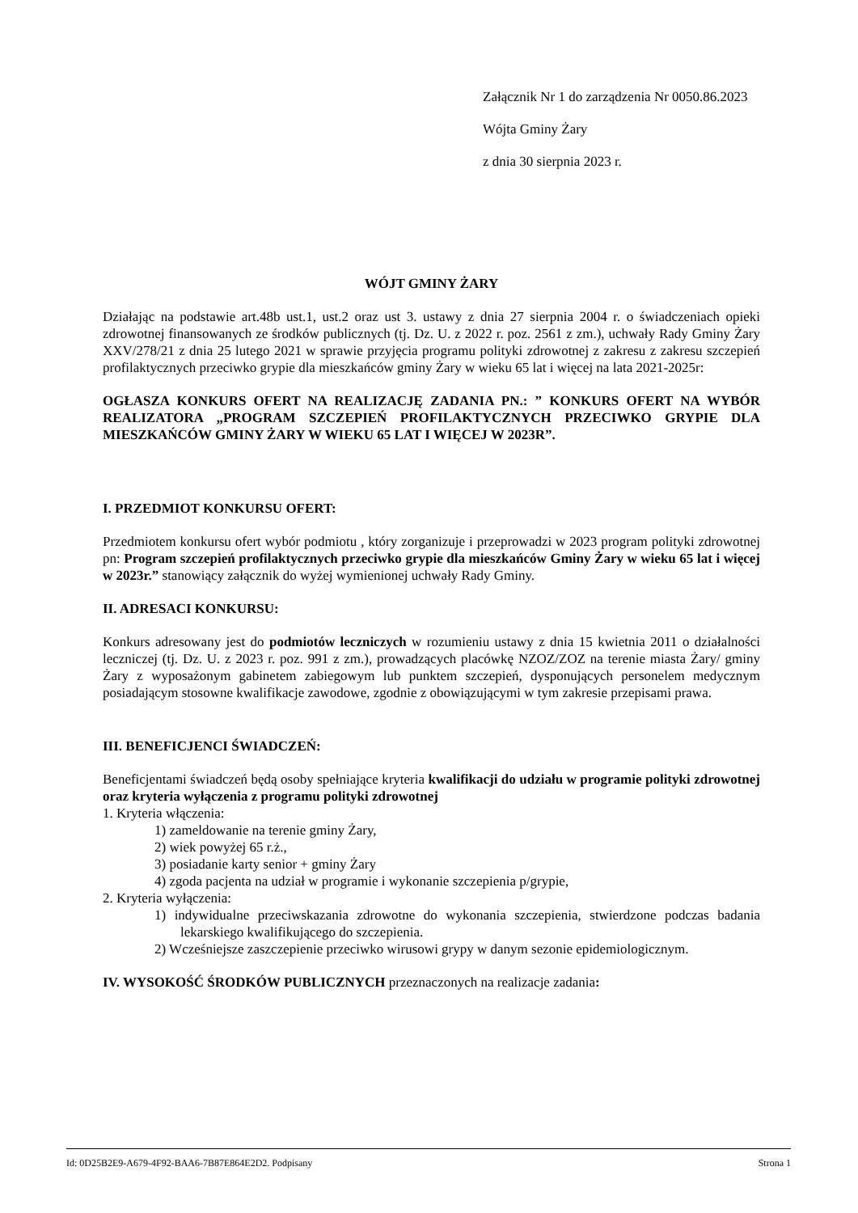Załącznik Nr 1 do zarządzenia Nr 0050.86.2023
Wójta Gminy Żary
z dnia 30 sierpnia 2023 r.
WÓJT GMINY ŻARY
Działając na podstawie art.48b ust.1, ust.2 oraz ust 3. ustawy z dnia 27 sierpnia 2004 r. o świadczeniach opieki zdrowotnej finansowanych ze środków publicznych (tj. Dz. U. z 2022 r. poz. 2561 z zm.), uchwały Rady Gminy Żary XXV/278/21 z dnia 25 lutego 2021 w sprawie przyjęcia programu polityki zdrowotnej z zakresu z zakresu szczepień profilaktycznych przeciwko grypie dla mieszkańców gminy Żary w wieku 65 lat i więcej na lata 2021-2025r:
OGŁASZA KONKURS OFERT NA REALIZACJĘ ZADANIA PN.: ” KONKURS OFERT NA WYBÓR REALIZATORA „PROGRAM SZCZEPIEŃ PROFILAKTYCZNYCH PRZECIWKO GRYPIE DLA MIESZKAŃCÓW GMINY ŻARY W WIEKU 65 LAT I WIĘCEJ W 2023R”.
I. PRZEDMIOT KONKURSU OFERT:
Przedmiotem konkursu ofert wybór podmiotu , który zorganizuje i przeprowadzi w 2023 program polityki zdrowotnej pn: Program szczepień profilaktycznych przeciwko grypie dla mieszkańców Gminy Żary w wieku 65 lat i więcej w 2023r.” stanowiący załącznik do wyżej wymienionej uchwały Rady Gminy.
II. ADRESACI KONKURSU:
Konkurs adresowany jest do podmiotów leczniczych w rozumieniu ustawy z dnia 15 kwietnia 2011 o działalności leczniczej (tj. Dz. U. z 2023 r. poz. 991 z zm.), prowadzących placówkę NZOZ/ZOZ na terenie miasta Żary/ gminy Żary z wyposażonym gabinetem zabiegowym lub punktem szczepień, dysponujących personelem medycznym posiadającym stosowne kwalifikacje zawodowe, zgodnie z obowiązującymi w tym zakresie przepisami prawa.
III. BENEFICJENCI ŚWIADCZEŃ:
Beneficjentami świadczeń będą osoby spełniające kryteria kwalifikacji do udziału w programie polityki zdrowotnej oraz kryteria wyłączenia z programu polityki zdrowotnej
1. Kryteria włączenia:
1) zameldowanie na terenie gminy Żary,
2) wiek powyżej 65 r.ż.,
3) posiadanie karty senior + gminy Żary
4) zgoda pacjenta na udział w programie i wykonanie szczepienia p/grypie,
2. Kryteria wyłączenia:
1) indywidualne przeciwskazania zdrowotne do wykonania szczepienia, stwierdzone podczas badania lekarskiego kwalifikującego do szczepienia.
2) Wcześniejsze zaszczepienie przeciwko wirusowi grypy w danym sezonie epidemiologicznym.
IV. WYSOKOŚĆ ŚRODKÓW PUBLICZNYCH przeznaczonych na realizacje zadania:
Id: 0D25B2E9-A679-4F92-BAA6-7B87E864E2D2. Podpisany Strona 1